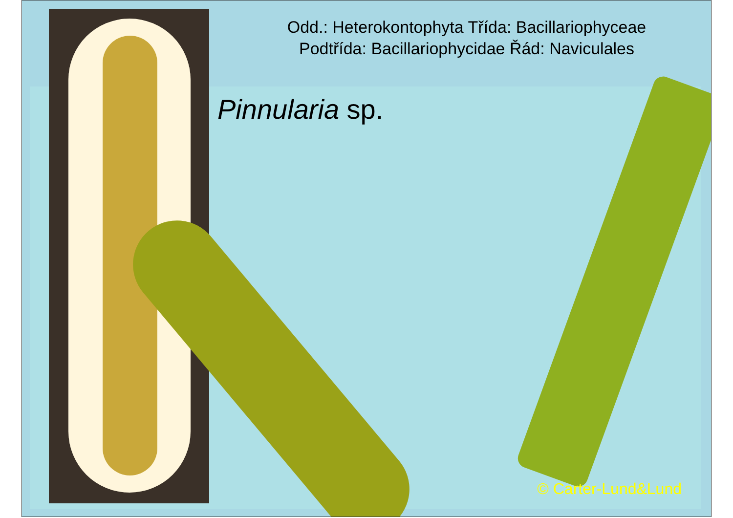Odd.: Heterokontophyta Třída: Bacillariophyceae
Podtřída: Bacillariophycidae Řád: Naviculales
Pinnularia sp.
© Carter-Lund&Lund